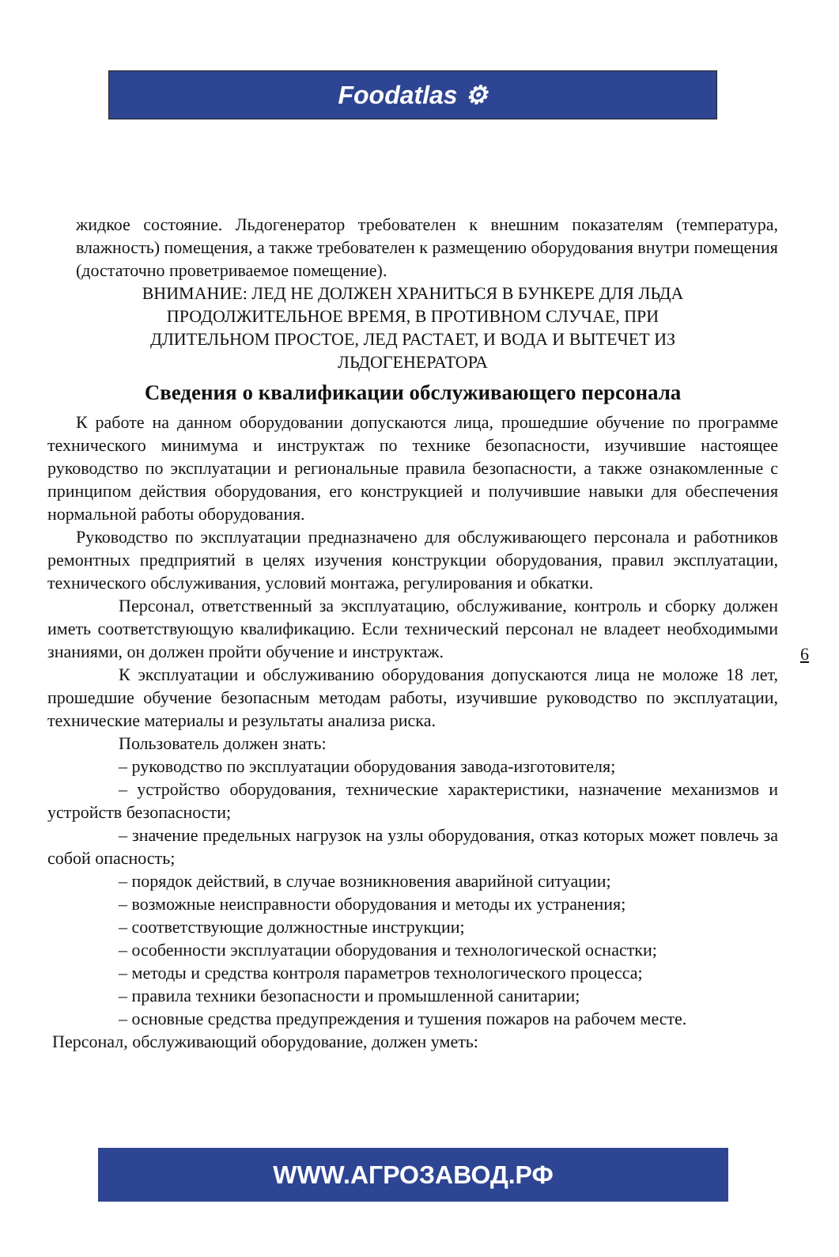Foodatlas ⚙
жидкое состояние. Льдогенератор требователен к внешним показателям (температура, влажность) помещения, а также требователен к размещению оборудования внутри помещения (достаточно проветриваемое помещение).
ВНИМАНИЕ: ЛЕД НЕ ДОЛЖЕН ХРАНИТЬСЯ В БУНКЕРЕ ДЛЯ ЛЬДА
ПРОДОЛЖИТЕЛЬНОЕ ВРЕМЯ, В ПРОТИВНОМ СЛУЧАЕ, ПРИ
ДЛИТЕЛЬНОМ ПРОСТОЕ, ЛЕД РАСТАЕТ, И ВОДА И ВЫТЕЧЕТ ИЗ
ЛЬДОГЕНЕРАТОРА
Сведения о квалификации обслуживающего персонала
К работе на данном оборудовании допускаются лица, прошедшие обучение по программе технического минимума и инструктаж по технике безопасности, изучившие настоящее руководство по эксплуатации и региональные правила безопасности, а также ознакомленные с принципом действия оборудования, его конструкцией и получившие навыки для обеспечения нормальной работы оборудования.
Руководство по эксплуатации предназначено для обслуживающего персонала и работников ремонтных предприятий в целях изучения конструкции оборудования, правил эксплуатации, технического обслуживания, условий монтажа, регулирования и обкатки.
Персонал, ответственный за эксплуатацию, обслуживание, контроль и сборку должен иметь соответствующую квалификацию. Если технический персонал не владеет необходимыми знаниями, он должен пройти обучение и инструктаж.
К эксплуатации и обслуживанию оборудования допускаются лица не моложе 18 лет, прошедшие обучение безопасным методам работы, изучившие руководство по эксплуатации, технические материалы и результаты анализа риска.
Пользователь должен знать:
– руководство по эксплуатации оборудования завода-изготовителя;
– устройство оборудования, технические характеристики, назначение механизмов и устройств безопасности;
– значение предельных нагрузок на узлы оборудования, отказ которых может повлечь за собой опасность;
– порядок действий, в случае возникновения аварийной ситуации;
– возможные неисправности оборудования и методы их устранения;
– соответствующие должностные инструкции;
– особенности эксплуатации оборудования и технологической оснастки;
– методы и средства контроля параметров технологического процесса;
– правила техники безопасности и промышленной санитарии;
– основные средства предупреждения и тушения пожаров на рабочем месте.
Персонал, обслуживающий оборудование, должен уметь:
6
WWW.АГРОЗАВОД.РФ